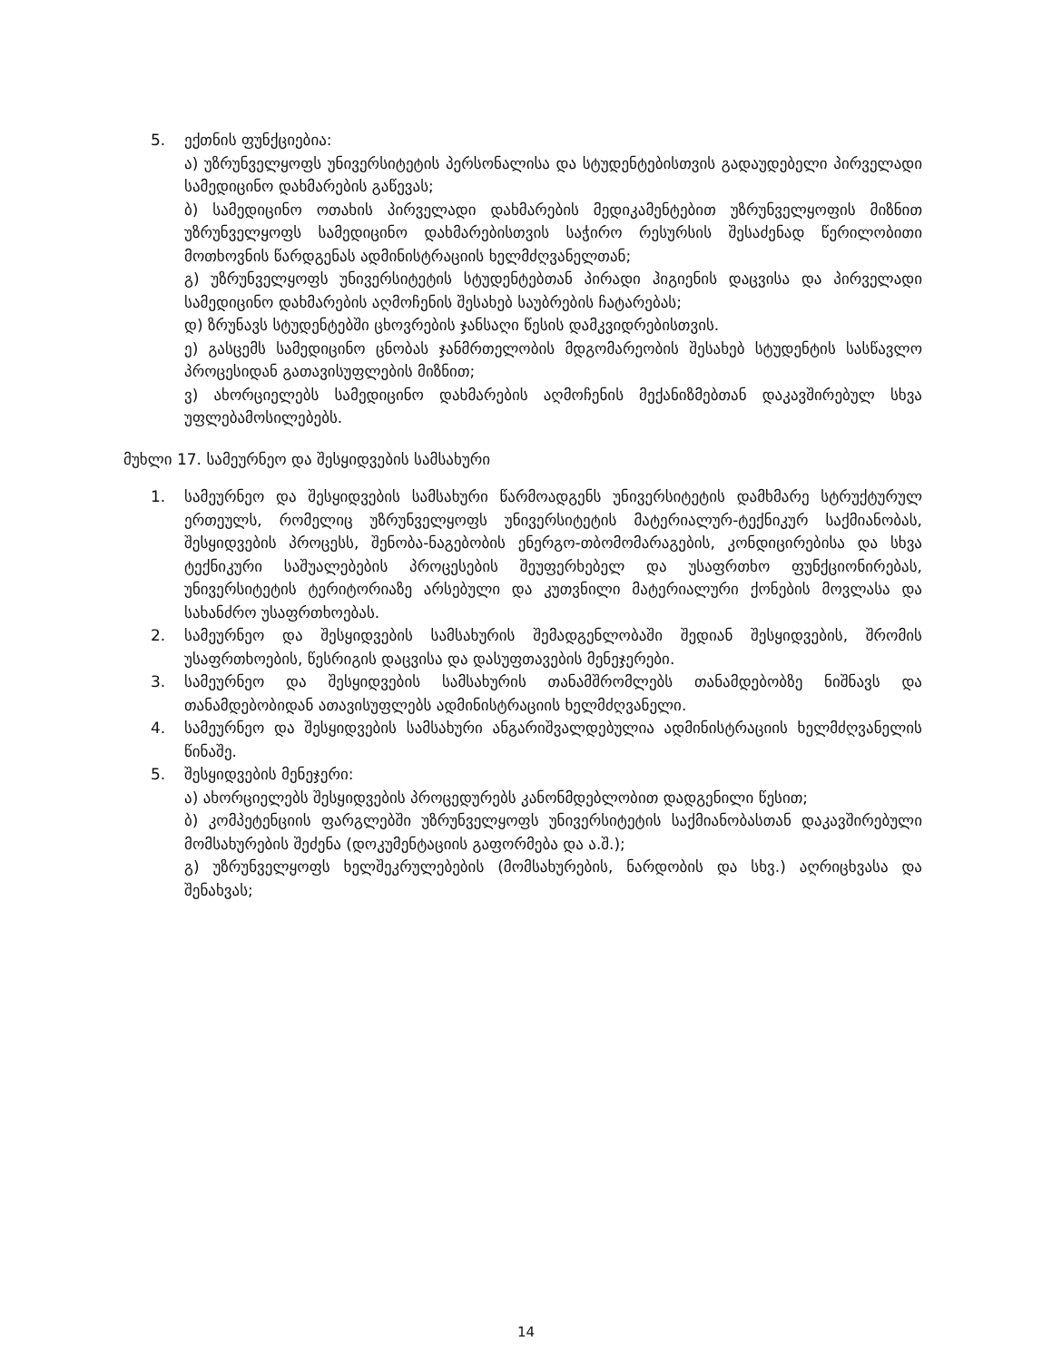5. ექთნის ფუნქციებია:
ა) უზრუნველყოფს უნივერსიტეტის პერსონალისა და სტუდენტებისთვის გადაუდებელი პირველადი სამედიცინო დახმარების გაწევას;
ბ) სამედიცინო ოთახის პირველადი დახმარების მედიკამენტებით უზრუნველყოფის მიზნით უზრუნველყოფს სამედიცინო დახმარებისთვის საჭირო რესურსის შესაძენად წერილობითი მოთხოვნის წარდგენას ადმინისტრაციის ხელმძღვანელთან;
გ) უზრუნველყოფს უნივერსიტეტის სტუდენტებთან პირადი ჰიგიენის დაცვისა და პირველადი სამედიცინო დახმარების აღმოჩენის შესახებ საუბრების ჩატარებას;
დ) ზრუნავს სტუდენტებში ცხოვრების ჯანსაღი წესის დამკვიდრებისთვის.
ე) გასცემს სამედიცინო ცნობას ჯანმრთელობის მდგომარეობის შესახებ სტუდენტის სასწავლო პროცესიდან გათავისუფლების მიზნით;
ვ) ახორციელებს სამედიცინო დახმარების აღმოჩენის მექანიზმებთან დაკავშირებულ სხვა უფლებამოსილებებს.
მუხლი 17. სამეურნეო და შესყიდვების სამსახური
1. სამეურნეო და შესყიდვების სამსახური წარმოადგენს უნივერსიტეტის დამხმარე სტრუქტურულ ერთეულს, რომელიც უზრუნველყოფს უნივერსიტეტის მატერიალურ-ტექნიკურ საქმიანობას, შესყიდვების პროცესს, შენობა-ნაგებობის ენერგო-თბომომარაგების, კონდიცირებისა და სხვა ტექნიკური საშუალებების პროცესების შეუფერხებელ და უსაფრთხო ფუნქციონირებას, უნივერსიტეტის ტერიტორიაზე არსებული და კუთვნილი მატერიალური ქონების მოვლასა და სახანძრო უსაფრთხოებას.
2. სამეურნეო და შესყიდვების სამსახურის შემადგენლობაში შედიან შესყიდვების, შრომის უსაფრთხოების, წესრიგის დაცვისა და დასუფთავების მენეჯერები.
3. სამეურნეო და შესყიდვების სამსახურის თანამშრომლებს თანამდებობზე ნიშნავს და თანამდებობიდან ათავისუფლებს ადმინისტრაციის ხელმძღვანელი.
4. სამეურნეო და შესყიდვების სამსახური ანგარიშვალდებულია ადმინისტრაციის ხელმძღვანელის წინაშე.
5. შესყიდვების მენეჯერი:
ა) ახორციელებს შესყიდვების პროცედურებს კანონმდებლობით დადგენილი წესით;
ბ) კომპეტენციის ფარგლებში უზრუნველყოფს უნივერსიტეტის საქმიანობასთან დაკავშირებული მომსახურების შეძენა (დოკუმენტაციის გაფორმება და ა.შ.);
გ) უზრუნველყოფს ხელშეკრულებების (მომსახურების, ნარდობის და სხვ.) აღრიცხვასა და შენახვას;
14